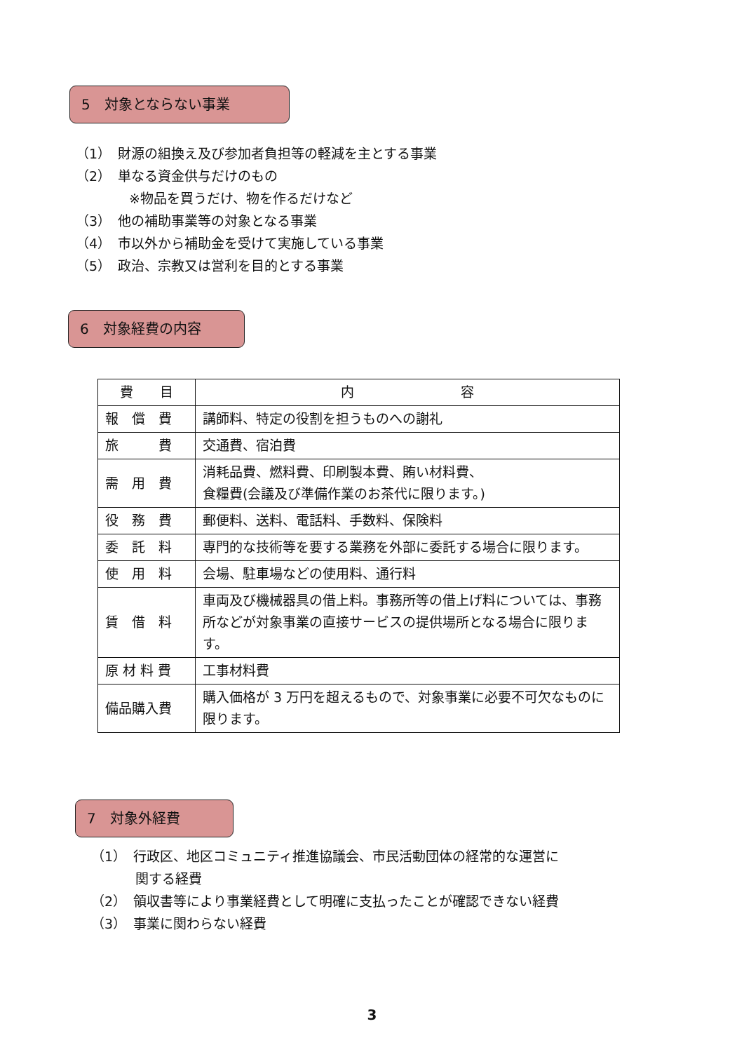5　対象とならない事業
（1）　財源の組換え及び参加者負担等の軽減を主とする事業
（2）　単なる資金供与だけのもの
　　　　※物品を買うだけ、物を作るだけなど
（3）　他の補助事業等の対象となる事業
（4）　市以外から補助金を受けて実施している事業
（5）　政治、宗教又は営利を目的とする事業
6　対象経費の内容
| 費 目 | 内 容 |
| --- | --- |
| 報 償 費 | 講師料、特定の役割を担うものへの謝礼 |
| 旅 費 | 交通費、宿泊費 |
| 需 用 費 | 消耗品費、燃料費、印刷製本費、賄い材料費、 食糧費(会議及び準備作業のお茶代に限ります。) |
| 役 務 費 | 郵便料、送料、電話料、手数料、保険料 |
| 委 託 料 | 専門的な技術等を要する業務を外部に委託する場合に限ります。 |
| 使 用 料 | 会場、駐車場などの使用料、通行料 |
| 賃 借 料 | 車両及び機械器具の借上料。事務所等の借上げ料については、事務所などが対象事業の直接サービスの提供場所となる場合に限ります。 |
| 原 材 料 費 | 工事材料費 |
| 備品購入費 | 購入価格が 3 万円を超えるもので、対象事業に必要不可欠なものに限ります。 |
7　対象外経費
（1）　行政区、地区コミュニティ推進協議会、市民活動団体の経常的な運営に
　　　 関する経費
（2）　領収書等により事業経費として明確に支払ったことが確認できない経費
（3）　事業に関わらない経費
3